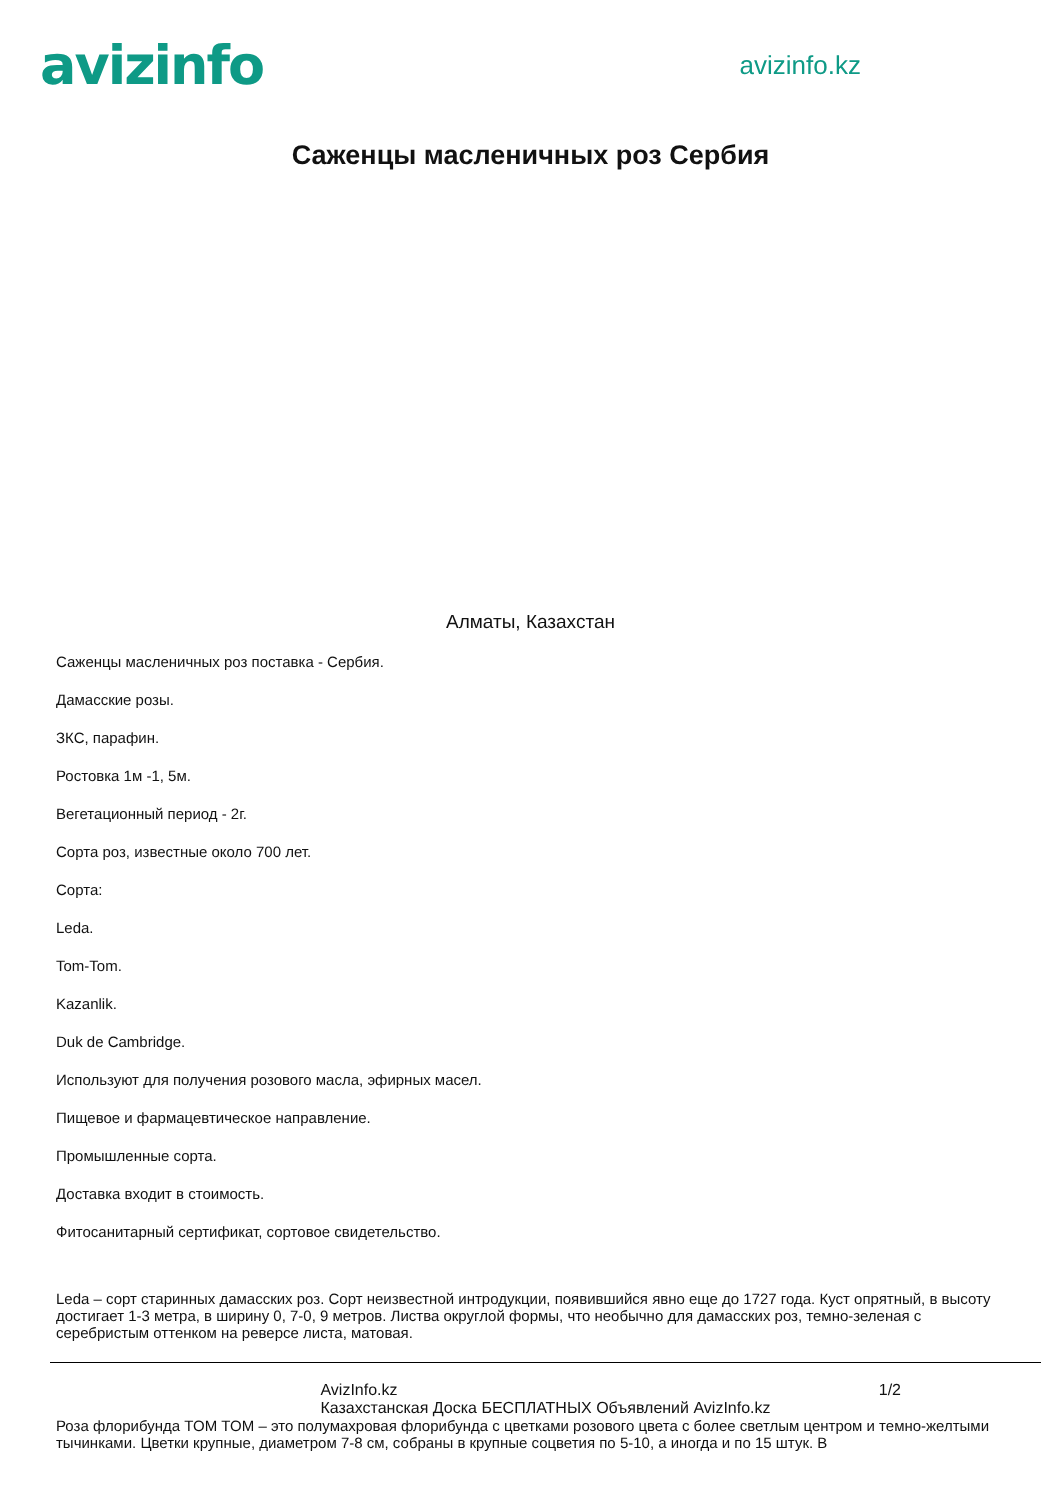avizinfo
avizinfo.kz
Саженцы масленичных роз Сербия
Алматы, Казахстан
Саженцы масленичных роз поставка - Сербия.
Дамасские розы.
ЗКС, парафин.
Ростовка 1м -1, 5м.
Вегетационный период - 2г.
Сорта роз, известные около 700 лет.
Сорта:
Leda.
Tom-Tom.
Kazanlik.
Duk de Cambridge.
Используют для получения розового масла, эфирных масел.
Пищевое и фармацевтическое направление.
Промышленные сорта.
Доставка входит в стоимость.
Фитосанитарный сертификат, сортовое свидетельство.
Leda – сорт старинных дамасских роз. Сорт неизвестной интродукции, появившийся явно еще до 1727 года. Куст опрятный, в высоту достигает 1-3 метра, в ширину 0, 7-0, 9 метров. Листва округлой формы, что необычно для дамасских роз, темно-зеленая с серебристым оттенком на реверсе листа, матовая.
AvizInfo.kz
Казахстанская Доска БЕСПЛАТНЫХ Объявлений AvizInfo.kz
1/2
Роза флорибунда TOM TOM – это полумахровая флорибунда с цветками розового цвета с более светлым центром и темно-желтыми тычинками. Цветки крупные, диаметром 7-8 см, собраны в крупные соцветия по 5-10, а иногда и по 15 штук. В